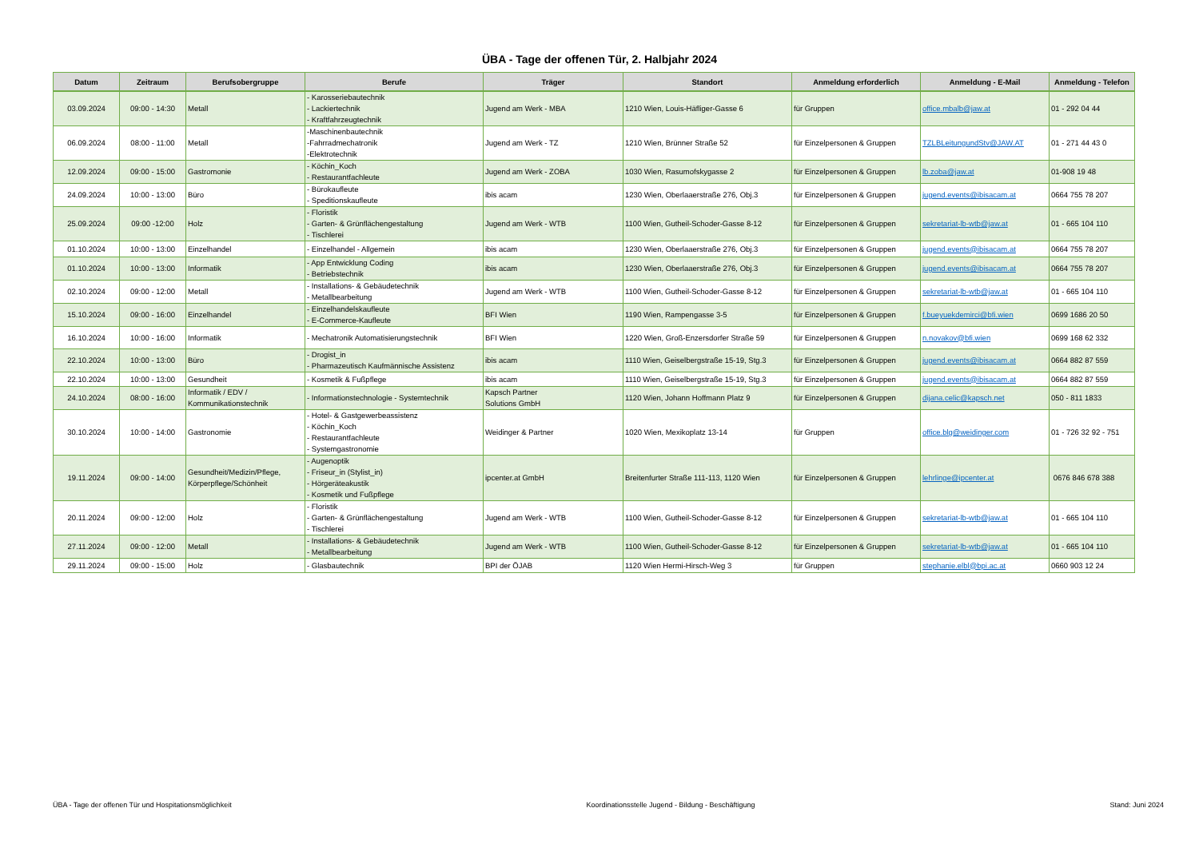ÜBA - Tage der offenen Tür, 2. Halbjahr 2024
| Datum | Zeitraum | Berufsobergruppe | Berufe | Träger | Standort | Anmeldung erforderlich | Anmeldung - E-Mail | Anmeldung - Telefon |
| --- | --- | --- | --- | --- | --- | --- | --- | --- |
| 03.09.2024 | 09:00 - 14:30 | Metall | - Karosseriebautechnik - Lackiertechnik - Kraftfahrzeugtechnik | Jugend am Werk - MBA | 1210 Wien, Louis-Häfliger-Gasse 6 | für Gruppen | office.mbalb@jaw.at | 01 - 292 04 44 |
| 06.09.2024 | 08:00 - 11:00 | Metall | -Maschinenbautechnik -Fahrradmechatronik -Elektrotechnik | Jugend am Werk - TZ | 1210 Wien, Brünner Straße 52 | für Einzelpersonen & Gruppen | TZLBLeitungundStv@JAW.AT | 01 - 271 44 43 0 |
| 12.09.2024 | 09:00 - 15:00 | Gastromonie | - Köchin_Koch - Restaurantfachleute | Jugend am Werk - ZOBA | 1030 Wien, Rasumofskygasse 2 | für Einzelpersonen & Gruppen | lb.zoba@jaw.at | 01-908 19 48 |
| 24.09.2024 | 10:00 - 13:00 | Büro | - Bürokaufleute - Speditionskaufleute | ibis acam | 1230 Wien, Oberlaaerstraße 276, Obj.3 | für Einzelpersonen & Gruppen | jugend.events@ibisacam.at | 0664 755 78 207 |
| 25.09.2024 | 09:00 -12:00 | Holz | - Floristik - Garten- & Grünflächengestaltung - Tischlerei | Jugend am Werk - WTB | 1100 Wien, Gutheil-Schoder-Gasse 8-12 | für Einzelpersonen & Gruppen | sekretariat-lb-wtb@jaw.at | 01 - 665 104 110 |
| 01.10.2024 | 10:00 - 13:00 | Einzelhandel | - Einzelhandel - Allgemein | ibis acam | 1230 Wien, Oberlaaerstraße 276, Obj.3 | für Einzelpersonen & Gruppen | jugend.events@ibisacam.at | 0664 755 78 207 |
| 01.10.2024 | 10:00 - 13:00 | Informatik | - App Entwicklung Coding - Betriebstechnik | ibis acam | 1230 Wien, Oberlaaerstraße 276, Obj.3 | für Einzelpersonen & Gruppen | jugend.events@ibisacam.at | 0664 755 78 207 |
| 02.10.2024 | 09:00 - 12:00 | Metall | - Installations- & Gebäudetechnik - Metallbearbeitung | Jugend am Werk - WTB | 1100 Wien, Gutheil-Schoder-Gasse 8-12 | für Einzelpersonen & Gruppen | sekretariat-lb-wtb@jaw.at | 01 - 665 104 110 |
| 15.10.2024 | 09:00 - 16:00 | Einzelhandel | - Einzelhandelskaufleute - E-Commerce-Kaufleute | BFI Wien | 1190 Wien, Rampengasse 3-5 | für Einzelpersonen & Gruppen | f.bueyuekdemirci@bfi.wien | 0699 1686 20 50 |
| 16.10.2024 | 10:00 - 16:00 | Informatik | - Mechatronik Automatisierungstechnik | BFI Wien | 1220 Wien, Groß-Enzersdorfer Straße 59 | für Einzelpersonen & Gruppen | n.novakov@bfi.wien | 0699 168 62 332 |
| 22.10.2024 | 10:00 - 13:00 | Büro | - Drogist_in - Pharmazeutisch Kaufmännische Assistenz | ibis acam | 1110 Wien, Geiselbergstraße 15-19, Stg.3 | für Einzelpersonen & Gruppen | jugend.events@ibisacam.at | 0664 882 87 559 |
| 22.10.2024 | 10:00 - 13:00 | Gesundheit | - Kosmetik & Fußpflege | ibis acam | 1110 Wien, Geiselbergstraße 15-19, Stg.3 | für Einzelpersonen & Gruppen | jugend.events@ibisacam.at | 0664 882 87 559 |
| 24.10.2024 | 08:00 - 16:00 | Informatik / EDV / Kommunikationstechnik | - Informationstechnologie - Systemtechnik | Kapsch Partner Solutions GmbH | 1120 Wien, Johann Hoffmann Platz 9 | für Einzelpersonen & Gruppen | dijana.celic@kapsch.net | 050 - 811 1833 |
| 30.10.2024 | 10:00 - 14:00 | Gastronomie | - Hotel- & Gastgewerbeassistenz - Köchin_Koch - Restaurantfachleute - Systemgastronomie | Weidinger & Partner | 1020 Wien, Mexikoplatz 13-14 | für Gruppen | office.blg@weidinger.com | 01 - 726 32 92 - 751 |
| 19.11.2024 | 09:00 - 14:00 | Gesundheit/Medizin/Pflege, Körperpflege/Schönheit | - Augenoptik - Friseur_in (Stylist_in) - Hörgeräteakustik - Kosmetik und Fußpflege | ipcenter.at GmbH | Breitenfurter Straße 111-113, 1120 Wien | für Einzelpersonen & Gruppen | lehrlinge@ipcenter.at | 0676 846 678 388 |
| 20.11.2024 | 09:00 - 12:00 | Holz | - Floristik - Garten- & Grünflächengestaltung - Tischlerei | Jugend am Werk - WTB | 1100 Wien, Gutheil-Schoder-Gasse 8-12 | für Einzelpersonen & Gruppen | sekretariat-lb-wtb@jaw.at | 01 - 665 104 110 |
| 27.11.2024 | 09:00 - 12:00 | Metall | - Installations- & Gebäudetechnik - Metallbearbeitung | Jugend am Werk - WTB | 1100 Wien, Gutheil-Schoder-Gasse 8-12 | für Einzelpersonen & Gruppen | sekretariat-lb-wtb@jaw.at | 01 - 665 104 110 |
| 29.11.2024 | 09:00 - 15:00 | Holz | - Glasbautechnik | BPI der ÖJAB | 1120 Wien Hermi-Hirsch-Weg 3 | für Gruppen | stephanie.elbl@bpi.ac.at | 0660 903 12 24 |
ÜBA - Tage der offenen Tür und Hospitationsmöglichkeit Koordinationsstelle Jugend - Bildung - Beschäftigung Stand: Juni 2024